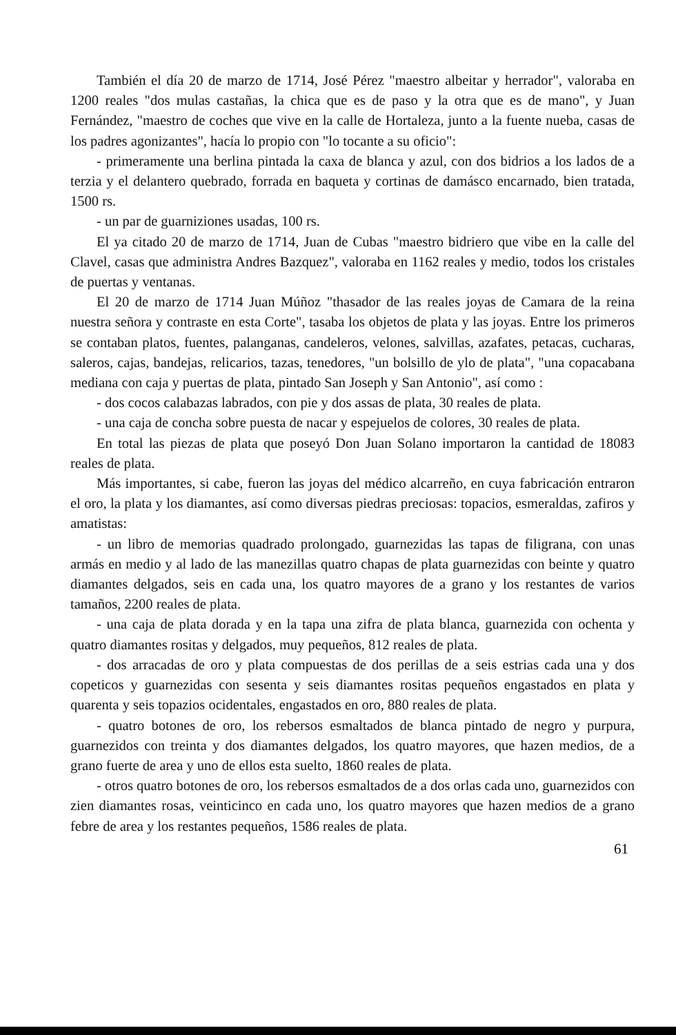También el día 20 de marzo de 1714, José Pérez "maestro albeitar y herrador", valoraba en 1200 reales "dos mulas castañas, la chica que es de paso y la otra que es de mano", y Juan Fernández, "maestro de coches que vive en la calle de Hortaleza, junto a la fuente nueba, casas de los padres agonizantes", hacía lo propio con "lo tocante a su oficio":
- primeramente una berlina pintada la caxa de blanca y azul, con dos bidrios a los lados de a terzia y el delantero quebrado, forrada en baqueta y cortinas de damásco encarnado, bien tratada, 1500 rs.
- un par de guarniziones usadas, 100 rs.
El ya citado 20 de marzo de 1714, Juan de Cubas "maestro bidriero que vibe en la calle del Clavel, casas que administra Andres Bazquez", valoraba en 1162 reales y medio, todos los cristales de puertas y ventanas.
El 20 de marzo de 1714 Juan Múñoz "thasador de las reales joyas de Camara de la reina nuestra señora y contraste en esta Corte", tasaba los objetos de plata y las joyas. Entre los primeros se contaban platos, fuentes, palanganas, candeleros, velones, salvillas, azafates, petacas, cucharas, saleros, cajas, bandejas, relicarios, tazas, tenedores, "un bolsillo de ylo de plata", "una copacabana mediana con caja y puertas de plata, pintado San Joseph y San Antonio", así como :
- dos cocos calabazas labrados, con pie y dos assas de plata, 30 reales de plata.
- una caja de concha sobre puesta de nacar y espejuelos de colores, 30 reales de plata.
En total las piezas de plata que poseyó Don Juan Solano importaron la cantidad de 18083 reales de plata.
Más importantes, si cabe, fueron las joyas del médico alcarreño, en cuya fabricación entraron el oro, la plata y los diamantes, así como diversas piedras preciosas: topacios, esmeraldas, zafiros y amatistas:
- un libro de memorias quadrado prolongado, guarnezidas las tapas de filigrana, con unas armás en medio y al lado de las manezillas quatro chapas de plata guarnezidas con beinte y quatro diamantes delgados, seis en cada una, los quatro mayores de a grano y los restantes de varios tamaños, 2200 reales de plata.
- una caja de plata dorada y en la tapa una zifra de plata blanca, guarnezida con ochenta y quatro diamantes rositas y delgados, muy pequeños, 812 reales de plata.
- dos arracadas de oro y plata compuestas de dos perillas de a seis estrias cada una y dos copeticos y guarnezidas con sesenta y seis diamantes rositas pequeños engastados en plata y quarenta y seis topazios ocidentales, engastados en oro, 880 reales de plata.
- quatro botones de oro, los rebersos esmaltados de blanca pintado de negro y purpura, guarnezidos con treinta y dos diamantes delgados, los quatro mayores, que hazen medios, de a grano fuerte de area y uno de ellos esta suelto, 1860 reales de plata.
- otros quatro botones de oro, los rebersos esmaltados de a dos orlas cada uno, guarnezidos con zien diamantes rosas, veinticinco en cada uno, los quatro mayores que hazen medios de a grano febre de area y los restantes pequeños, 1586 reales de plata.
61